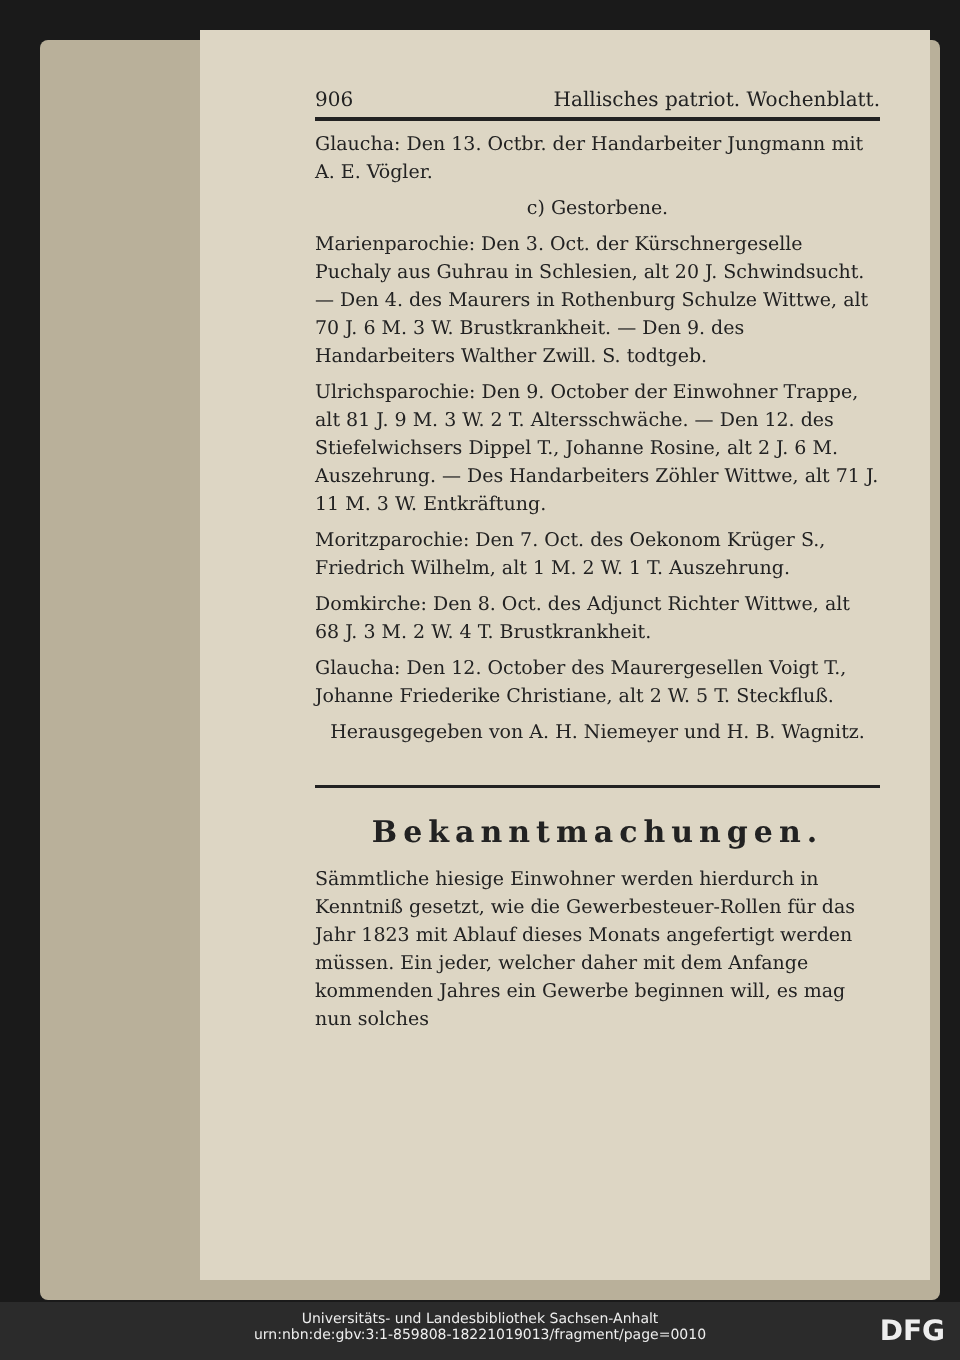906 Hallisches patriot. Wochenblatt.
Glaucha: Den 13. Octbr. der Handarbeiter Jungmann mit A. E. Vögler.
c) Gestorbene.
Marienparochie: Den 3. Oct. der Kürschnergeselle Puchaly aus Guhrau in Schlesien, alt 20 J. Schwindsucht. — Den 4. des Maurers in Rothenburg Schulze Wittwe, alt 70 J. 6 M. 3 W. Brustkrankheit. — Den 9. des Handarbeiters Walther Zwill. S. todtgeb.
Ulrichsparochie: Den 9. October der Einwohner Trappe, alt 81 J. 9 M. 3 W. 2 T. Altersschwäche. — Den 12. des Stiefelwichsers Dippel T., Johanne Rosine, alt 2 J. 6 M. Auszehrung. — Des Handarbeiters Zöhler Wittwe, alt 71 J. 11 M. 3 W. Entkräftung.
Moritzparochie: Den 7. Oct. des Oekonom Krüger S., Friedrich Wilhelm, alt 1 M. 2 W. 1 T. Auszehrung.
Domkirche: Den 8. Oct. des Adjunct Richter Wittwe, alt 68 J. 3 M. 2 W. 4 T. Brustkrankheit.
Glaucha: Den 12. October des Maurergesellen Voigt T., Johanne Friederike Christiane, alt 2 W. 5 T. Steckfluß.
Herausgegeben von A. H. Niemeyer und H. B. Wagnitz.
Bekanntmachungen.
Sämmtliche hiesige Einwohner werden hierdurch in Kenntniß gesetzt, wie die Gewerbesteuer-Rollen für das Jahr 1823 mit Ablauf dieses Monats angefertigt werden müssen. Ein jeder, welcher daher mit dem Anfange kommenden Jahres ein Gewerbe beginnen will, es mag nun solches
Universitäts- und Landesbibliothek Sachsen-Anhalt
urn:nbn:de:gbv:3:1-859808-18221019013/fragment/page=0010
DFG